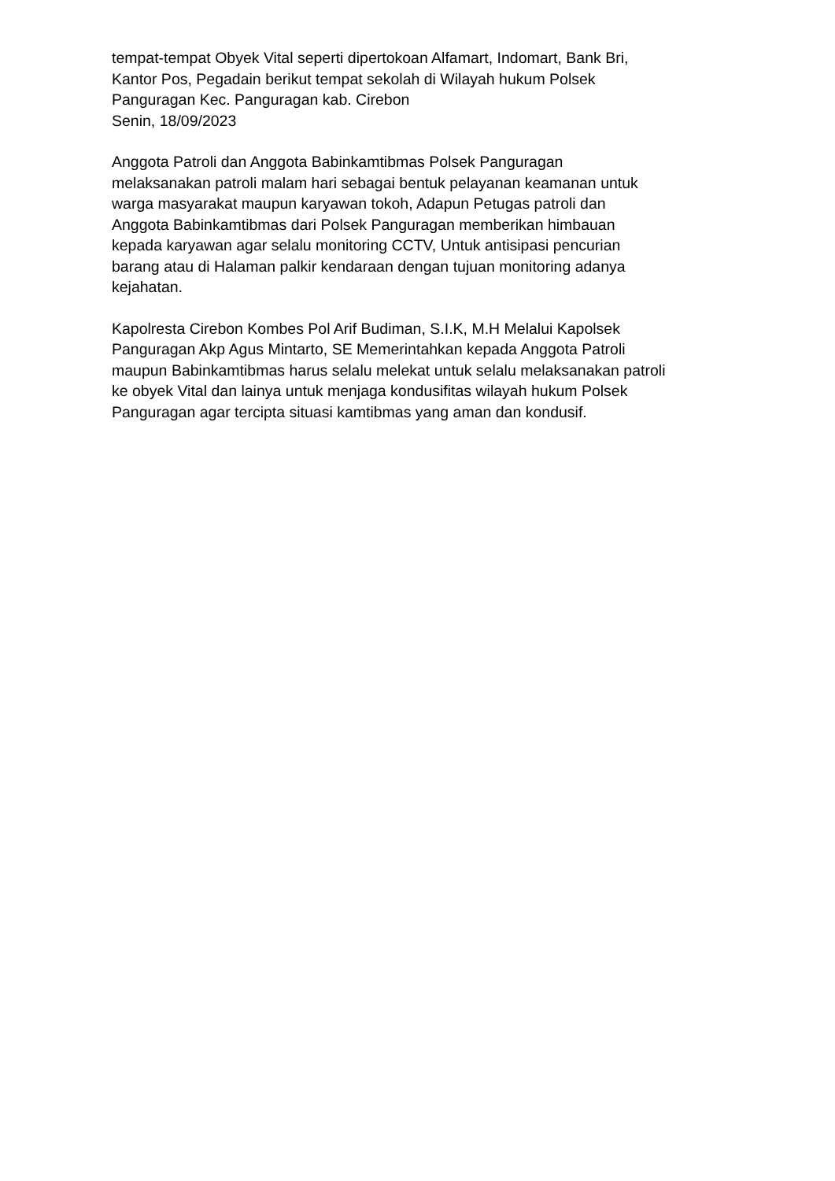tempat-tempat Obyek Vital seperti dipertokoan Alfamart, Indomart, Bank Bri,
Kantor Pos, Pegadain berikut tempat sekolah di Wilayah hukum Polsek
Panguragan Kec. Panguragan kab. Cirebon
Senin, 18/09/2023
Anggota Patroli dan Anggota Babinkamtibmas Polsek Panguragan
melaksanakan patroli malam hari sebagai bentuk pelayanan keamanan untuk
warga masyarakat maupun karyawan tokoh, Adapun Petugas patroli dan
Anggota Babinkamtibmas dari Polsek Panguragan memberikan himbauan
kepada karyawan agar selalu monitoring CCTV, Untuk antisipasi pencurian
barang atau di Halaman palkir kendaraan dengan tujuan monitoring adanya
kejahatan.
Kapolresta Cirebon Kombes Pol Arif Budiman, S.I.K, M.H Melalui Kapolsek
Panguragan Akp Agus Mintarto, SE Memerintahkan kepada Anggota Patroli
maupun Babinkamtibmas harus selalu melekat untuk selalu melaksanakan patroli
ke obyek Vital dan lainya untuk menjaga kondusifitas wilayah hukum Polsek
Panguragan agar tercipta situasi kamtibmas yang aman dan kondusif.